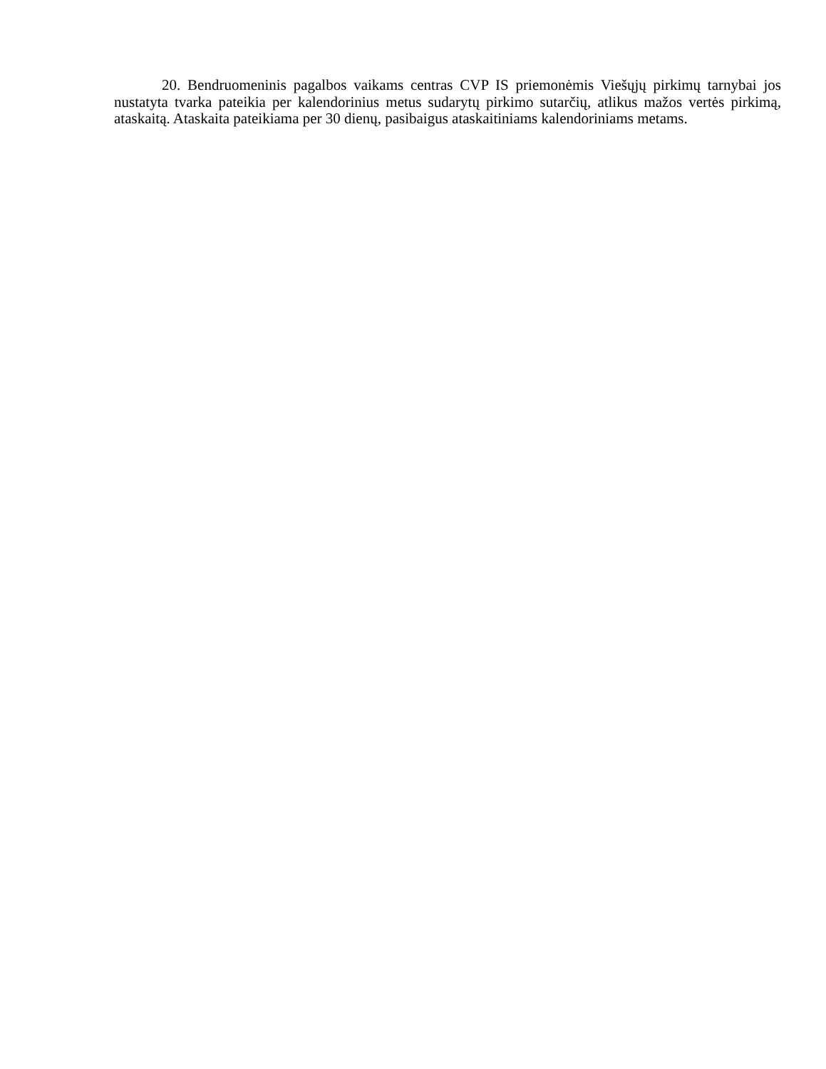20. Bendruomeninis pagalbos vaikams centras CVP IS priemonėmis Viešųjų pirkimų tarnybai jos nustatyta tvarka pateikia per kalendorinius metus sudarytų pirkimo sutarčių, atlikus mažos vertės pirkimą, ataskaitą. Ataskaita pateikiama per 30 dienų, pasibaigus ataskaitiniams kalendoriniams metams.